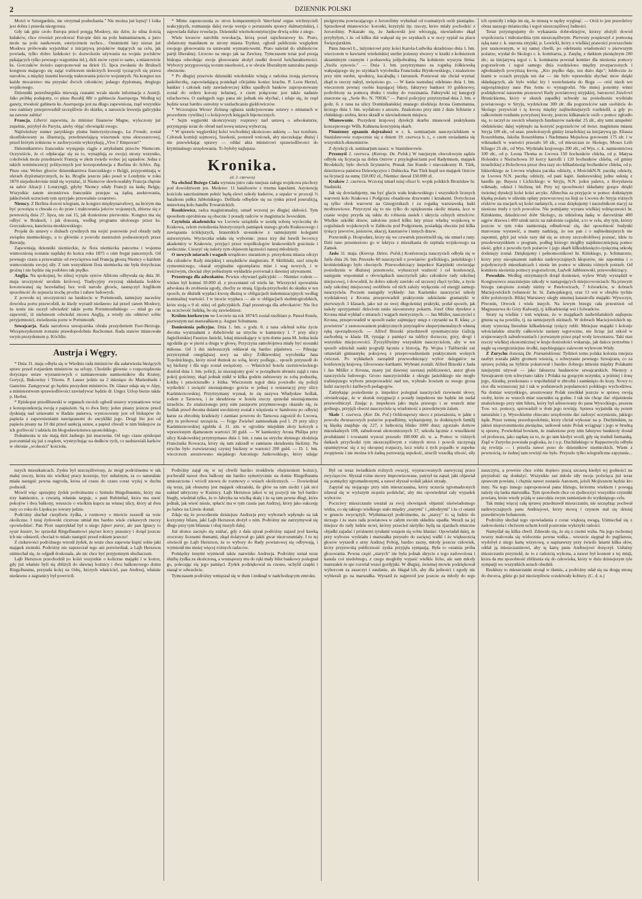2 DZIENNIK POLSKI
Mości w Sztutgardzie, nie otrzymał posłuchania." Nie można już lepiej! I loika jest dobra i prawda niezgorsza.
Gdy tak gnie czoło Europa przed potęgą Moskwy, nie dziw, że silna ilością kułaków, chce również przodować Europie dziś na polu humanitarnem, a jutro może na polu naukowem, estetycznem zechce... Ostatniemi laty nieraz już Moskwa próbowała wyjeżdżać z inicjatywą projektów mających na celu, jak powiada, tylko dobro ludzkości (o dozwoleniu używania na wojnie pocisków pękających tylko pewnego wagomina itd.), dziś znów czyni to samo, a mianowicie ks. Gorczaków świeżo zaproponował na dzień 15. lipca zwołanie do Brukseli kongresu mającego się zająć rozbiorem niektórych kwestji tyczących się prawa narodów, a między innemi kwestję traktowania jeńców wojennych. Na kongres ten każde mocarstwo ma przysłać dwóch członków; jedaego dyplomatę, drugiego wojskowego.
Dzienniki petersburgskie miewają czasami wcale niezłe informacje z Austrji. Jako próbkę podajemy, co pisze Russkij Mir o gabinecie Auersperga. Według tej gazety, trwałość gabinetu ks. Auersperga jest na długo zapewniona, rząd wszystkie swe zamiary przeprowadził szczęśliwie do skutku, a nareszcie kwestja galicyjska na zawsze zabita!
Francja. Liberté zapewnia, że minister finansów Magne, wyleczony już zupełnie, przybył do Paryża, ażeby objąć obowiązki swego.
Najświeższy numer paryskiego pisma humorystycznego, La Fronde, został skonfiskowany za illustrację, przedstawiającą wizerunek syna ekscesarzowej, przed którym żołnierze w zachwyceniu wykrzykują „Vive l' Empereur!"
Dziennikarstwo francuskie występuje ciągle z artykułami przeciw Niemcom. Oczywiście, że ci odpłacając się za to, wynajdują ze swojej strony wszystko, cokolwiek może przedstawić Francję w złem świetle wobec jej sąsiadów. Jedna z takich reminiscencyj politycznych jest korespondencja z Berlina do Schles. Ztg. Pisze ona: Wobec głosów dziennikarstwa francuskiego o Belgji, przypominają w sferach dyplomatycznych, że ks. Broglie jeszcze jako poseł w Londynie w roku 1870 niejednokrotnie miał się wyrażać, iż Niemców skwitowałaby Francja chętnie za zabór Alzacji i Lotaryngji, gdyby Niemcy zdały Francji na łaskę Belgję. Wszystkie zatem stronnictwa francuskie przejęte są żądzą anektowania, jakkolwiek uczuciom tym sprzyjało przeważnie cesarstwo.
Niemcy. Z Berlina donosi telegram, że kongres międzynarodowy, na którym ma być powzięta u chwała co do praw i traktowania jeńców wojennych, zbierze się z pewnością dnia 27. lipca, nie zaś 15, jak doniesiono pierwotnie. Kongres ma się odbyć w Brukseli, i jak donoszą, według programu ułożonego przez ks. Gorczakowa, kanclerza moskiewskiego.
Projekt do ustawy o ślubach cywilnych ma wejść ponownie pod obrady rady związku niemieckiego, a to głównie z powodu zastrzeżeń podnoszonych przez Bawarję.
Zapewniają dzienniki niemieckie, że flota niemiecka pancerna i wojenna wzmocnioną zostanie najdalej do końca roku 1875 o ośm fregat pancernych. Od pewnego czasu a przeważnie od zwycięstwa nad Francją głoszą Niemcy o każdem wzmocnieniu swojej siły. Z tem wszystkiem flota niemiecka nie była dotychczas groźną i nie będzie nią podobno tak prędko.
Anglja. Na spokojnej, bo silnej wyspie synów Albionu odbywała się dnia 30. maja uroczystość urodzin królowej. Tradycyjny zwyczaj składania hołdów koronowanej się bezwładnej bez woli narodu głowie, nastręczył Anglikom sposobność do zepsucia trochę prochu i zabaw ludowych.
Z powodu tej uroczystości na bankiecie w Portsmouth, tamtejszy naczelny dowódca portu przewodził, że kiedy wyraził niedawno żal przed carem Moskwy, że tenże nie raczył odwiedzić także portu Portsmouthskiego — miał go car zapewnić, iż niebawem odwiedzi znowu Anglję, a wtedy nie odmówi sobie przyjemności, zwiedzenia portu w Portsmouth.
Szwajcarja. Rada narodowa szwajcarska obrała prezydentem Feer-Herzoga. Wiceprezydentem zostanie prawdopodobnie Ruchonnet. Rada stanów mianowała swym prezydentem p. Köchlin.
Austrja i Węgry.
* Dnia 31. maja odbyła się w Wiedniu rada ministrów dla załatwienia bieżących spraw przed rozjazdem ministrów na urlopy. Chodziło głównie o rozporządzenia dotyczące ustaw wyznaniowych o zamianowanie namiestników dla Krainy, Gorycji, Bukowiny i Triestu. P. Lasser jedzie na 2 miesiące do Marienbadu i Gasteinu. Zastępywać go będzie prezydent ministrów. Dr. Glaser udaje się w Alpy, a ministerstwem sprawiedliwości zawiadywać będzie dr. Unger. Urlop bierze także p. Herbst.
* Episkopat przedlitawski w organach swoich ogłosił ustawy wyznaniowe wraz z korespondencją swoją z papieżem. Są to dwa listy; jeden pisany jeszcze przed dyskusją nad ustawami w Radzie państwa, wystosowany jest od biskupów do papieża z zapewnieniami nawiązanemi do encykliki jego. Drugi list jest od papieża pisany na 10 dni przed sankcją ustaw, a papież chwali w nim biskupów za ich gorliwość i udziela im błogosławieństwa apostolskiego.
Dokumenta te nie mają dziś żadnego już znaczenia. Od tego czasu episkopat porozumiał się już z rządem, wystrychując na dudków tych, co nadstawiali karków w obronie „wolności" kościoła.
* Mimo zaprzeczenia ze stron kompetentnych Vaterland organ wichrzycieli reakcyjnych, rozmazuje dalej swoje wersje o poruszeniu sprawy dalmatyńskiej, i zapowiada dalsze rewelacje. Dzienniki wiernokonstytucyjne drwią sobie z niego.
Wiele kwasów narobiła rewokacja, którą poseł rajschsratowy ks. Prato, obdarzony mandatem ze strony miasta Trydent, ogłosił publicznie względem swojego głosowania za ustawami wyznaniowemi. Prato należał do ulubieńców partji liberalnej. Liczono na niego jak na Zawiszę. Tymczasem teraz pod presją biskupa odwołując swoje głosowanie złożył rzadki dowód beścharakterności. Wyborcy przygotowują wotum nieufności, a w obozie liberalnym naturalne panuje oburzenie.
* Po długiej przerwie dzienniki wiedeńskie witają z radośna ironją pierwszą jaskółeczkę, zapowiadającą poniekąd oficjalnie koniec krachu. P. Leon Herzel, bankier i członek rady zawiadowczej kilku upadłych banków zaproponowany został do orderu korony żelaznej, z czem połączone jest także nadanie szlachectwa. O zasługach tego pana nic jednak nie słychać, i zdaje się, że rząd będzie teraz bardzo ostrożny w uszlachcaniu giełdowiczów.
* Wczorajsza Wiener Zeitung ogłasza sankcjonowane ustawy o zmianach w procedurze cywilnej i o kolejowych księgach hipotecznych.
* Sejm węgierski ukończywszy rozprawy nad ustawą o adwokaturze, przystępuje teraz do obrad nad nową ustawą wyborczą.
* W sprawie węgierskiej kolei wschodniej ukończono ankietę — bez rezultatu. Członek komisji sejmowej, Szedenii, postawił wniosek, aby nieczekając dłużej i nie przewlekając sprawy — oddać akta ministrowi sprawiedliwości do kryminalnego urzędowania. To byłoby najlepsze.
Kronika.
(d. 3. czerwca)
Na obchód Bożego Ciała wyrusza jutro cała tutejsza załoga wojskowa piechoty pod dowództwem jen. Mederer: 11 batalionów z trzema kapelami. Asystencję kościoła sanctissimum pełnić będą elewi szkoły kadetów, a szpaler w procesji ½ batalionu pułku Jabłońskiego. Defilada odbędzie się na rynku przed jeneralicją, ustawioną koło handlu Towarnickich.
Roszkiewicz, radca magistratualny, umarł wczoraj po długiej słabości. Tym sposobem opróżnione są obecnie 3 posady radców w magistracie lwowskim.
Czytelnia akademicka we Lwowie urządziła w zeszłą sobotę wycieczkę do Krakowa, celem zwiedzenia historycznych pamiątek starego grodu Krakusowego i zawiązania ściślejszych, braterskich stosunków z tamtejszymi kolegami uniwersytetu. Wycieczka udała się wybornie: przez trzy dni bawili lwowscy akademicy w Krakowie, przyjęci przez współkolegów krakowskich gościnnie i serdecznie. Cieszyć się należy tym objawem łączności naszej młodzieży.
O nowych miarach i wagach urządzono staraniem p. prezydenta miasta odczyt dla członków Rady miejskiej i urzędników magistratu. P. Skirliński, szef urzędu cymentniczego, okazał oryginalne egzemplarze miar i wag nowych, i w treściwym, chociaż zbyt pobieżnym wykładzie porównał z dawniej używanemi.
Przestroga dla adwokatów. Pewien obywatel galicyjski — Niemiec rodem — winien był komuś 10.000 zł. z procentami od wielu lat. Wierzyciel upoważnia adwokata do zrobienia ugody, choćby ze stratą. Ugoda przychodzi do skutku w ten sposób, że dłużnik wypłaci kwotę dłużną w obligacjach indemnizacyjnych według nominalnej wartości. I w istocie wypłaca — ale w obligacjach siedmiogrodzkich, które stoją o 9 zł. niżej od galicyjskich. Ztąd przestroga dla adwokatów: Nie licz na uczciwość ludzką, bo się zawiedziesz.
Królem kurkowym we Lwowie na rok 1874/5 został rzeźbiarz p. Paweł Eutele, pierwszym zaś marszałkiem p. August Schumann.
Doniesienia policyjne. Dnia 1. bm. o godz. 8. z rana odebrał sobie życie dwoma wystrzałami z dubeltówki na strychu w kamienicy l. 7 przy ulicy Jagiellońskiej Faustyn Janicki, lokaj mieszkający w tym domu pana M. Jedna kula ugodziła go w piersi a druga w głowę. Przyczyna samobójstwa miały być stosunki miłosne. Od 3 dni nieboszczyk oddawał się bardzo pijaństwu. — Pilnując przytrzymał onegdajszej nocy na ulicy Żółkiewskiej wyrobnika Jana Topolnickiego, który niósł tłumok ze sobą, który podlega... sposób przyszedł do tej bielizny i dla tego został uwięziony. — Właściciel hotelu czerniowieckiego doniósł dnia 1. bm. policji, że nieznajomy gość w porządnem ubraniu zajął z rana pokój gościnny, zkąd jednak znikł w kilka godzin zabrawszy ze sobą poduszkę, kołdrę i prześcieradło z łóżka. Wieczorem tegoż dnia powiodło się policji wyśledzić i uwięzić nieznajomego gościa w jednej z restauracyj przy ulicy Kazimierzowskiej. Przytrzymany wyznał, że się nazywa Władysław Sedlak, rodem z Tarnowa, i że skradzione w hotelu rzeczy sprzedał nieznajomemu izraelicie. Ze znalezionego przy nim paszportu przymusowego okazało się, że Sedlak przed dwoma dniami uwolniony został z więzienia w Samborze po odbytej karze za zbrodnię kradzieży i zamiast powrotu do Tarnowa zagościł do Lwowa, aby tu próbować szczęścia. — Fejge Zwiebel zamieszkała pod l. 29 przy ulicy Kazimierzowskiej zgubiła d. 31. zm. w ogrodzie miejskim złoty kołczyk z wprawionym djamentem wartości 30 guld. — W kamienicy Arona Philipa przy ulicy Krakowskiej przytrzymano dnia 1. bm. z rana na strychu słynnego złodzieja Franciszka Kowacza, który się tam zakradł w zamiarze skradzenia bielizny. Na strychu było rozwieszonej czystej bielizny w wartości 200 guld. — D. 1. bm. wieczorem aresztowano niejakiego Antoniego Jankowskiego, który udając pielgrzyma powracającego z Jerozolimy wyłudzał od rozmaitych osób pieniądze. Sprzedawał mianowicie: koronki, krzyżyki itp. rzeczy, które miały pochodzić z Jerozolimy. Pokazało się, że Jankowski jest włóczęgą, niewiadomo zkąd przybyłym, i że od kilku dni wałęsał się po szynkach a w nocy sypiał na placu Świętojurskim.
Panu Janowi Ł., inżynierowi przy kolei Karola-Ludwika skradziono dnia 1. bm. wieczorem w kawiarni wiedeńskiej surdut jesienny siwawy w kratki z kołnierzem aksamitnym czarnym i podszewką półjedwabną. Na kołnierzu wyszyta firma: „Steifa synowie." — Dnia 1. bm. przytrzymano za rogatką żółkiewską wałęsającego się po szynkach wyrobnika Franciszka Brynkowskiego, i znaleziono przy nim surdut, spodnicę, kacabajkę i fartuszek. Ponieważ nie chciał wyznać zkąd te rzeczy nabył, uwięziono go. — W kasie teatralnej odebrano dnia 1. bm. wieczorem pewnej osobie kupującej bilety, fałszywy banknot 10 guldenowy, podrobiony za pomocą druku i trudny do rozeznania. Fałszywki tej kategorji znaczone są: „Serie Ro. N. 70036." — Patrol policyjny przytrzymał dnia 2. bm. o godz. 6. z rana na ulicy Dominikańskiej znanego złodzieja Arona Guttemanna, którego dnia 1. bm. wydalono z aresztu. Znaleziono przy nim 2 duże lichtarze z chińskiego srebra, które skradł w niewiadomem miejscu.
Mianowanie. Prezydent krajowej dyrekcji skarbu mianował praktykanta konceptowego Wilh. Kuhnena koncypistą skarb.
Piśmienny egzamin dojrzałości w c. k. seminarjum nauczycielskiem w Stanisławowie rozpocznie się z dniem 19. czerwca b. r., o czem uwiadamia się wszystkich ekstemistów.
Z dyrekcji ck. seminarjum naucz. w Stanisławowie.
Przemyśl 2. czerwca. (Koresp. Dz. Polsk.) W tutejszym obwodowym sądzie odbyła się licytacja na dobra Ostrów z przyległościami pod Radymnem, majątek Brodzkich; było dwóch licytantów, Prusak Jan Kunde i starozakonny B. Türk, dzierżawca państwa Dziewięczyce i Dubiecka. Pan Türk kupił ten majątek Ostrów na licytacji za sumę 150.002 zł., Niemiec dawał 150.000 zł.
Kraków 2. czerwca. Wczoraj umarł tutaj oficer b. wojsk polskich Bronisław hr. Stadnicki.
Jak się dowiadujemy, ma być glacis wału krakowskiego i wszystkich licznych warowni koło Krakowa i Podgórza obsadzone drzewami i krzakami. Dotychczas są tylko obok warowni na Grzegórzkach i za rogatką warszawską laski modrzewiowe. Przyczyni się to nie tylko do upiększenia okolic miasta, lecz w czasie wojny przyda się także do robienia zasiek i ukrycia celnych strzelców. Wielkie szkółki drzew, założone przed kilku laty przez władzę wojskową w cegielniach wojskowych w Zabłociu pod Podgórzem, posiadają obecnie już kilka tysięcy jaworów, jesionów, akacyj, kasztanów i innych drzew.
Porucznik p. Hospodarz, który się we czwartek przestrzelił się, nie umarł z rany. Dziś rano przeniesiono go w lektyce z mieszkania do szpitala wojskowego na Zamek.
Jasło 31. maja. (Koresp. Dzien. Polsk.) Konferencja nauczycieli odbyła się w Jaśle dnia 26. bm. Przeszło 60 nauczycieli z powiatów: gorlickiego, jasielskiego i krośnieńskiego było obecnych. Przewodniczący inspektor Karpiński otwierając posiedzenie w dłuższej przemowie, wyłuszczył ważność i cel konferencji, następnie wspomniał o obowiązkach nauczycieli jako członków rady szkolnej miejscowej, i dowodził, że dobro szkoły zawisło od szczerej chęci tychże, a życie rady szkolnej miejscowej osobliwie od nich zależy wyłącznie od energji samego nauczyciela. Poczem nastąpiły wykłady: Jan Kaziemko nauczyciel szkoły wydziałowej z Krosna przeprowadził praktycznie udzielanie gramatyki w pierwszych 3 klasach, jako też ze swej długoletniej praktyki, podał sposób, jak należy uprzyjemnić dzieciom tenże nieostrawny pokarm. Józef Obst dyrektor z Krosna miał wykład o miarach i wagach metrycznych. — Jan Müller, nauczyciel z Krosna, przeprowadził w sposób nader zajmujący ustęp z czytanki na II. klasę „o powietrzu" z zastosowaniem praktycznych przyrządów eksperymentalnych własną ręką sporządzonych. — Alfred Brzeski przedstawił systematycznie Galicję zachodnią w klasie III, rysując z pamięci na tablicy dorzecze, góry, drogi i wszystkie miejscowości. Życzylibyśmy wszystkim nauczycielom, aby w ten sposób udzielali nauki jeografji łącznie z historją. Pp. Wojna i Tażbierski zaś omawiali gimnastykę pokojową z przeprowadzeniem praktycznem wolnych ćwiczeń. Po wykładach zarządził przewodniczący wybór delegatów na konferencję krajową. Głosowano kartkami. Wybrani zostali: Alfred Brzeski z Jasła i Jan Müller z Krosna, znany już dawniej szerszej publiczności, autor głosu nauczyciela ludowego. Grono nauczycielskie z okręgu jasielskiego nie mogło trafniejszego wyboru przeprowadzić nad ten, wybrało bowiem ze swego grona ludzi zacnych i żarliwych pedagogów.
Zamykając posiedzenie p. inspektor pożegnał nauczycieli rzewnemi słowy, oświadczając, że w skutek rezygnacji z posady inspektora nie będzie im nadal przewodniczył. Znając p. inspektora jako męża prawego i ze wszech miar godnego, przyjęli obecni nauczyciele tę wiadomość z prawdziwym żalem.
Skole 1. czerwca. (Kor. Dz. Pol.) Ochłonąwszy nieco z przerażenia, w jakie z powodu dwurazowych pożarów popadliśmy, wykazujemy, że dotkniętych familij tą klęską znajduje się 227, z ludnością blisko 1000 dusz; zgorzało domów mieszkalnych 108, zabudowań ekonomicznych 37, szkoda łącznie z wszelkiemi produktami i towarami wynosi przeszło 180.000 zlr. w. a. Pomoc w różnych datkach przychodzi tym nieszczęśliwym z różnych stron i powoli zaczynają opamiętywać się z tej okropnej rozpaczy, lecz wielu z tych popadło w zupełne zwątpienie i nie można ich żadną perswazją uspokoić, stracili wszelką ufność, siły ich opuściły i zdaje im się, że muszą w nędzy wyginąć. — Otóż to jest prawdziwy obraz naszego miasteczka i tegoż nieszczęśliwej ludności.
Teraz przystępujemy do wykazania dobrodziejów, którzy złożyli dowód współczucia i miłosierdzia tym nieszczęśliwym. Pierwszy pospieszył z pomocną ręką nasz c. k. starosta stryjski, p. Lewicki, który z wielkiej prawości powszechnie jest szanowanym, w tej samej chwili, po odebraniu wiadomości o pierwszym pożarze, wysłał do Skolego c. k. komisarza, p. Zarębę, z datkiem pieniężnym 200 złr.; za inicjatywą tegoż c. k. komisarza powstał komitet dla niesienia pomocy pogorzelcom i tegoż samego dnia rozdzielono między zrozpaczonych i zgłodniałych powyższą kwotę. „Kto prędko daje, ten dużo daje"; lubiłoczie że łzami w oczach przyjęła ten dar — nie było wprawdzie słychać mów dzięki składających, ale było widać łzy i westchnienia do Boga — otóż niech ten najpotężniejszy nasz Pan Jemu to wynagrodzi. Nie mniej jesteśmy winni podziękować naszemu prezesowi Rady powiatowej stryjskiej, baronowi Józefowi Brunickiemu, który w skutek zapadłej uchwały na posiedzeniu wydziału powiatowego w Stryju, wydzielone 300 złr. dla pogorzelców sam osobiście do Skolego przywiózł i tę kwotę między najbiedniejszych rozdzielił, a gdy po całkowitem rozdaniu powyższej kwoty, jeszcze kilkanaście osób o pomoc zgłosiło się, to raczył ze swoich własnych funduszów nadesłać 25 złr., aby temi uzupełnić obdzielenie; dalej wpłynęło na korzyść pogorzelców od świet. magistratu miasta Stryja 100 złr., od szan. przełożonych gminy izraelickiej za inicjatywą pp. Eliasza Rosenbluma, Jakóba Rosenbluma i Nachmana Mejselesa gotowemi 175 złr. i w wiktuałach w wartości przeszło 50 złr., od mieszczan ze Skolego, Moses Leib Klinger 25 złr., od Wys. Wydziału krajowego 200 złr., od Wys. c. k. namiestnictwa 100 złr., od p. Leona Thoma ze Lwowa 150 bochenków chleba, od p. Matysa Holendra z Nieżuchowa 10 korcy kartofli i 120 bochenków chleba, od gminy izraelickiej z Bolechowa przez dwa razy sto kilkadziesiąt bochenków chleba, od p. Iskierskiego ze Lwowa większa paczka odzieży, z MościskN.N. paczkę odzieży, ze Lwowa N.N. paczkę odzieży, od pani kapit. Janiszewskiej jedne suknię z handlu pp. Bayera i Lichickiego w Stryju, N.N. jeden paletot, z Borysławia wiktuały, odzież i bieliznę itd. Przy tej sposobności składamy gorące dzięki świetnej dyrekcji kolei kolei arcyks. Albrechta za przyjęcie w pomoc dotkniętym klęską pożaru w ulżeniu opłaty przewozowej na linji ze Lwowa do Stryja różnych efektów na stacjach tej kolei nadanych, a oraz dziękujemy i naczelnikom stacyj za niesione trudy z tych powodów. Nie pomijamy wyrazu wielkiej wdzięczności hr. Kińskiemu, dziedzicowi dóbr Skolego, za udzieloną łaskę w darowiźnie 400 sągów drzewa i 400 sztuk tarcic na założenie cegielni, a to w celu, aby tym, którzy jeszcze w tym roku zamierzają odbudować się, dać sposobność budynki murowane wystawić, a mamy nadzieję, że ten pan i o najbiedniejszych nie zapomni, gdyż już wiele razy dał się ze strony szczodrobliwej poznać, idzie tu przedewszystkiem o program, podług którego mógłby najskuteczniejszą pomoc nieść, gdyż z powodu tych pożarów i jego skarb kilkudziesięcio-tysięczną szkodę dotknięty został. Dziękujemy i pełnomocnikowi hr. Kińskiego, p. Schmatorze, który przy nieopisanem natłoku nadzwyczajnych kłopotów, nie zapomina i o pojedynczych mieszkańcach i niesie im pomoc w ulżeniu różnych potrzeb. Od komitetu niesienia pomocy pogorzelcom, Ludwik Jabłonowski, przewodniczący.
Powodzie. Według otrzymanych dotąd doniesień, wylew Wisły wyrządził w Kongresówce znaczniejsze szkody w następujących miejscowościach: Na prawym brzegu zatopione zostały niziny w Pawłowicach, 7 folwarków, w dobrach Maciejowickich (własność hr. St. Zamojskiego), oraz 13 wsi w obrębie tychże dóbr położonych. Bliżej Warszawy uległy smutnej katastrofie majątki: Wysoczyn, Piwonin, Otwock i wiele innych. Na lewym brzegu cała przestrzeń od Magnuszewa do Góry Kalwarji, tj. kilkadziesiąt wsi i folwarków.
Straty są wielkie i tem większe, że w majątkach nadwiślańskich najlepsze grunta są na powiślu, tj. na tamtejszych nizinach. W dobrach Maciejowickich np. straty wynoszą literalnie kilkadziesiąt tysięcy rubli. Mniejsze majątki i kolonje włościańskie straciły całkowicie zasiany tegoroczne, nie licząc już szkód w zrujnowanych zabudowaniach i porwanym przez prąd wody inwentarzu. Taki stan rzeczy wielkiej ekonomicznej w kraju doniosłości wskazuje, jak dalece potrzebne i nagłe są energiczniejsze środki, zapobiegające zalewom wylewom Wisły.
Z Zurychu donoszą Dz. Poznańskiemu: Tydzień temu polska kolonia tutejsza nazbyt została jakby gromem wieścią, o schwytanie pewnego Szwajcara, co za sprawę polską na Sybirze pokutował i bardzo dobrego imienia między Polakami tutejszymi używał — jako fałszerza banknotów szwajcarskich. Niestety z Szwajcarem tym schwytano także i Polaka na gorącym uczynku, a później i żonę jego, Alzatkę, przekonano o współudział w zbrodni i zamknięto do kozy. Nowy to cios dla wzruszonej już i tak w podstawach popularności polskiego wychodźtwa. Na domiar wszystkiego, aresztowany Polak zawikłał jeszcze w sprawę swoją osoby, które ze wszech miar szacunku są godne. I tak nie chcąc dać objaśnienia znalezionego przy nim biletu, który był adresowany do pana Wysockiego, prezesa Tow. wz. pomocy, sprowadził w dom jego rewizję. Sprawa wyjaśniła się potem naturalnie i p. Wysockiemu obiecano urzędownie dać zadosyć uczynienie, jakiego żąda. Przez zemstę prawdopodobnie, który chciał wykonać na p. Duchińskim, za jakieś nieporozumienia pieniężne, usiłował tenże Polak wciągnąć i jego w brudną tę sprawę. Powiedział bowiem, że znalezione przy nim fałszywe banknoty dostał od profesora, jako zapłatę za to, że go tam kiedyś woził, gdy się trudnił furmanką. Ztąd w Zurychu powstała pogłoska, że i u p. Duchińskiego w Rapperswylu odbyła się rewizja — i prześla nawet pono do dzienników niemieckich. Wiem z pewnością, że żadnej tam rewizji nie było. Przyszło tylko telegraficzne zapytanie...
tszych mieszkańcach. Zysku był uszczęśliwiony, że mógł podróżnemu w tak małej rzeczy, która nic wielkiej pracy kosztuje, być usłużnym, za co naturalnie miała nastąpić pewna nagroda, która od czasu do czasu coraz wyżej w duchu podnosił.
Mówił więc uprzejmy żydek podróżnemu o Szmulu Ringelbaumie, który ma trzy kamienice, a czwartą właśnie targuje, o pani Rubinthal, która ma sześć pokojów i dwa balkony, wreszcie o wielkim kupcu na winnej ulicy, który aż dwa razy co roku do Lipska po towary jedzie.
Podróżny słuchał cierpliwie żydka, z rozmowy o mieście zeszedł na wsie okoliczne. I tutaj żydowski cicerone umiał mu bardzo wiele ciekawych rzeczy opowiedzieć. Pan Piotr naprzykład był u niego fajner purec, ale pan Ignacy to nyszt koszer, bo sprzedał Ringelbaumowi pięćset korcy pszenicy i dotąd jeszcze ich nie odstawił, chociaż to miało nastąpić przed rokiem jeszcze!
Z ciekawości podróżnego wnosił żydek, że tenże chce zapewne kupić sobie jaki majątek ziemski. Podróżny nie zaprzeczał tego ani potwierdzał, a Lajb Herszson uśmiechał się, że odgadł doskonale, ale nic chce być przyjemnym słuchaczem.
Lajb Herszson przechodził po kolei wszystkie o koliczne majątki i w końcu, gdy już właśnie byli się zbliżyli do sławnej bożnicy i dwu balkonowego domu Ringelbauma, przyszła kolej na Odrę, których właściciel, pan Andrzej, właśnie niedawno z zagranicy był powrócił.
Podróżny zajął się w tej chwili bardzo troskliwie obejrzeniem bożnicy, pochwalił nawet dwa balkony nie bardzo symetrycznie na domie Ringelbauma umieszczone i wrócił znowu do rozmowy o wsiach okolicznych. — Dowiedział się teraz, jak obszerny jest majątek odrzański, ile głów na nim siedzi i jak stoi zakład tabryczny w Kuźnicy. Lajb Herszson jakoś w tej pozycji nie był bardzo biegły, wiedział tylko, że to fabryka na wielką skalę i że są tam pewne długi, które jednak, jak wieść niesie, spłacić ma w tym czasie pan Andrzej, który jako sukcesję po babce na Litwie dostał.
Zdaje się że powodzenie dzisiejsze Andrzeja przy wyborach wpłynęło na tak korzystny bilans, jaki Lajb Herszson złożył o nim. Podróżny nie zatrzymywał się długo przy tym bilansie i obaj ruszyli dalej.
Już słońce zaczęło się zniżać, gdy z dala ujrzał podróżny zajazd pod kawką otoczony licznemi tłumami, zkąd dolatywał go jakiś gwar niezrozumiały. I tu tej oświecił go Lajb Herszson, że to wybory do Rady powiatowej się odbywają, i wymienił mu mniej więcej różnych radzców.
Pomiędzy innymi wymienił także nazwisko Andrzeja. Podróżny uznał teraz służbę żydka za skończoną, a wsunąwszy mu do ręki mały bilet bankowy pożegnał go, polecając się jego pamięci. Żydek podziękował za czesne, uchylił czapki i stanął w odwachcie.
Tymczasem podróżny wmięszał się w tłum i zniknął w nadchodzącym zmroku.
Był on teraz świadkiem różnych owacyj, wypracowanych zazwyczaj przez zwycięzców. Słyszał różne mowy improwizowane, patrzył na zapał, jaki objawiał się pomiędzy zgromadzonymi, a nawet słyszał wołali jakieś strzały.
Zapytał się stojącego przy nim mieszczanina, który uczucia zgromadzonych zdawał się w wyższym stopniu podzielać, aby mu opowiedział cały wypadek wyborów.
Poczciwy mieszczanin uważał za swój obowiązek objaśnić nieświadomego widza, co się takiego wielkiego stało między „starymi" i „młodzymi" i że ci ostatni w gruncie zwyciężyli. Wytłumaczył podróżnemu, że „starzy" to są ludzie do niczego i że stara rada powiatowa w całym swoim składzie upadła. Weszli na jej miejsce do rady ludzie nowi, którzy przecież nietylko będą na zjazdach smaczne objadki zajadać i próżnemi tytułami wzajem się sobie kłaniać. Opowiadał dalej, że przy wyborze wydziału i marszałka przyszło do zaciętej walki i że większością głosów wyszedł z urny Andrzej Pobóg, bardzo zacny, młody jeszcze człowiek, który przyzwoitą publiczność zyska przyjęła sympatją. Była to ostatnia próba głosowania. Pewna część „starych" nie była jednak skrycie z tego zadowolona i kanula coś niedobrego, z czego mogłoby wypaść wielkie licho, ale sam młody marszałek in spe rozwiał wszel gordyjski. W długiej, świetnej mowie podziękował wyborcom za zaszczyt i zaufanie, ale błagał ich, aby dla jedności i zgody nie wybierali go na marszałka. Wyraził że najprzód jest jeszcze za młody do tego zaszczytu, a powtóre chce sobie dopiero pracą szczerą kiedyś tej godności na przyszłość się dosłużyć. Wszystkie zaś młode siły swoje poświęca już teraz sprawom powiatu, i chętnie nawet zostanie Aaronem, jeżeli Mojżeszem będzie kto inny. Na tego innego zaproponował pana Idziego, któremu wiekiem i powagą należy się laska marszałka. Tym sposobem chce on zjednoczyć wszystkie czynniki powiatu, które wtedy pójdą w zawodzie swym ramieniem do wytkniętego celu.
Tak mniej więcej całą sprawę przedstawił mieszczanin, nie szczędząc pochwał nadzwyczajnych panu Andrzejowi, który mową i czynem stał się dzisiaj prawdziwym bohaterem.
Podróżny słuchał tego opowiadania z coraz większą uwagą. Uśmiechał się z zadowolenia i chciwem uchem łowił postronne wykrzyki radości.
Namyślał się kilka chwil. Zdawało się, że się z czemś waha. Na jego ruchomej twarzy malowała się widocznie pewna walka... wreszcie sięgnął do pugilaresu, wydobył z niego kartę wizytową, a napisawszy przy świetle latarni kilka słów, oddał ją mieszczaninowi, aby tę kartę panu Andrzejowi doręczył. Usłużny mieszczanin przyrzekł, że to z radością wykona, a nawet był kontent z tej misji, która da mu sposobność zbliżenia się do człowieka, który w dniu dzisiejszym tyle sympatji we wszystkich serach obudził.
Rzekłszy to mieszczanin utonął w tłumie, a podróżny udał się na drugą stronę do dworca, gdzie go już niecierpliwie oczekiwały kobiety. (C. d. n.)